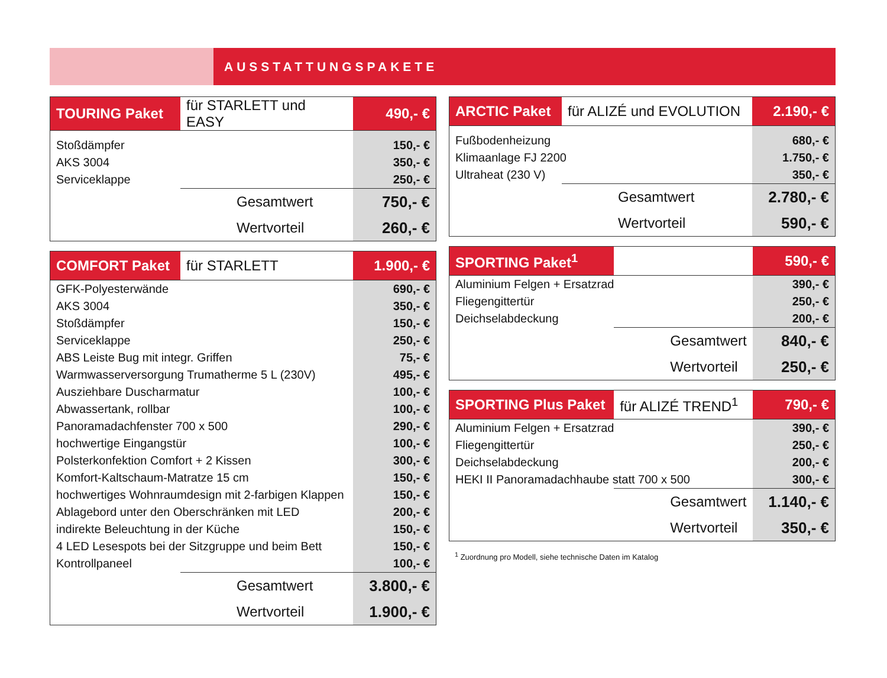AUSSTATTUNGSPAKETE
| TOURING Paket | für STARLETT und EASY | 490,- € |
| --- | --- | --- |
| Stoßdämpfer | | 150,- € |
| AKS 3004 | | 350,- € |
| Serviceklappe | | 250,- € |
| | Gesamtwert | 750,- € |
| | Wertvorteil | 260,- € |
| COMFORT Paket | für STARLETT | 1.900,- € |
| --- | --- | --- |
| GFK-Polyesterwände | | 690,- € |
| AKS 3004 | | 350,- € |
| Stoßdämpfer | | 150,- € |
| Serviceklappe | | 250,- € |
| ABS Leiste Bug mit integr. Griffen | | 75,- € |
| Warmwasserversorgung Trumatherme 5 L (230V) | | 495,- € |
| Ausziehbare Duscharmatur | | 100,- € |
| Abwassertank, rollbar | | 100,- € |
| Panoramadachfenster 700 x 500 | | 290,- € |
| hochwertige Eingangstür | | 100,- € |
| Polsterkonfektion Comfort + 2 Kissen | | 300,- € |
| Komfort-Kaltschaum-Matratze 15 cm | | 150,- € |
| hochwertiges Wohnraumdesign mit 2-farbigen Klappen | | 150,- € |
| Ablagebord unter den Oberschränken mit LED | | 200,- € |
| indirekte Beleuchtung in der Küche | | 150,- € |
| 4 LED Lesespots bei der Sitzgruppe und beim Bett | | 150,- € |
| Kontrollpaneel | | 100,- € |
| | Gesamtwert | 3.800,- € |
| | Wertvorteil | 1.900,- € |
| ARCTIC Paket | für ALIZÉ und EVOLUTION | 2.190,- € |
| --- | --- | --- |
| Fußbodenheizung | | 680,- € |
| Klimaanlage FJ 2200 | | 1.750,- € |
| Ultraheat (230 V) | | 350,- € |
| | Gesamtwert | 2.780,- € |
| | Wertvorteil | 590,- € |
| SPORTING Paket<sup>1</sup> | | 590,- € |
| --- | --- | --- |
| Aluminium Felgen + Ersatzrad | | 390,- € |
| Fliegengittertür | | 250,- € |
| Deichselabdeckung | | 200,- € |
| | Gesamtwert | 840,- € |
| | Wertvorteil | 250,- € |
| SPORTING Plus Paket | für ALIZÉ TREND<sup>1</sup> | 790,- € |
| --- | --- | --- |
| Aluminium Felgen + Ersatzrad | | 390,- € |
| Fliegengittertür | | 250,- € |
| Deichselabdeckung | | 200,- € |
| HEKI II Panoramadachhaube statt 700 x 500 | | 300,- € |
| | Gesamtwert | 1.140,- € |
| | Wertvorteil | 350,- € |
<sup>1</sup> Zuordnung pro Modell, siehe technische Daten im Katalog